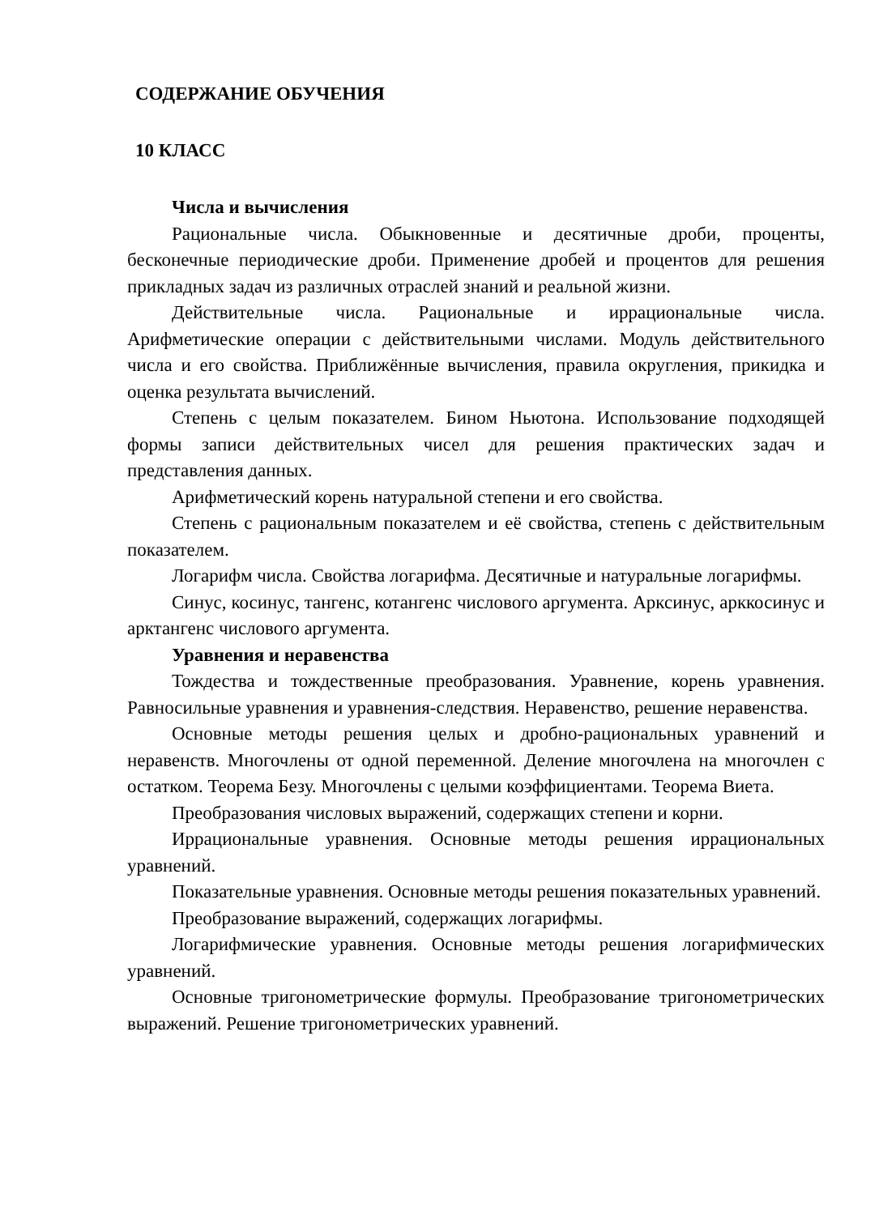СОДЕРЖАНИЕ ОБУЧЕНИЯ
10 КЛАСС
Числа и вычисления
Рациональные числа. Обыкновенные и десятичные дроби, проценты, бесконечные периодические дроби. Применение дробей и процентов для решения прикладных задач из различных отраслей знаний и реальной жизни.
Действительные числа. Рациональные и иррациональные числа. Арифметические операции с действительными числами. Модуль действительного числа и его свойства. Приближённые вычисления, правила округления, прикидка и оценка результата вычислений.
Степень с целым показателем. Бином Ньютона. Использование подходящей формы записи действительных чисел для решения практических задач и представления данных.
Арифметический корень натуральной степени и его свойства.
Степень с рациональным показателем и её свойства, степень с действительным показателем.
Логарифм числа. Свойства логарифма. Десятичные и натуральные логарифмы.
Синус, косинус, тангенс, котангенс числового аргумента. Арксинус, арккосинус и арктангенс числового аргумента.
Уравнения и неравенства
Тождества и тождественные преобразования. Уравнение, корень уравнения. Равносильные уравнения и уравнения-следствия. Неравенство, решение неравенства.
Основные методы решения целых и дробно-рациональных уравнений и неравенств. Многочлены от одной переменной. Деление многочлена на многочлен с остатком. Теорема Безу. Многочлены с целыми коэффициентами. Теорема Виета.
Преобразования числовых выражений, содержащих степени и корни.
Иррациональные уравнения. Основные методы решения иррациональных уравнений.
Показательные уравнения. Основные методы решения показательных уравнений.
Преобразование выражений, содержащих логарифмы.
Логарифмические уравнения. Основные методы решения логарифмических уравнений.
Основные тригонометрические формулы. Преобразование тригонометрических выражений. Решение тригонометрических уравнений.